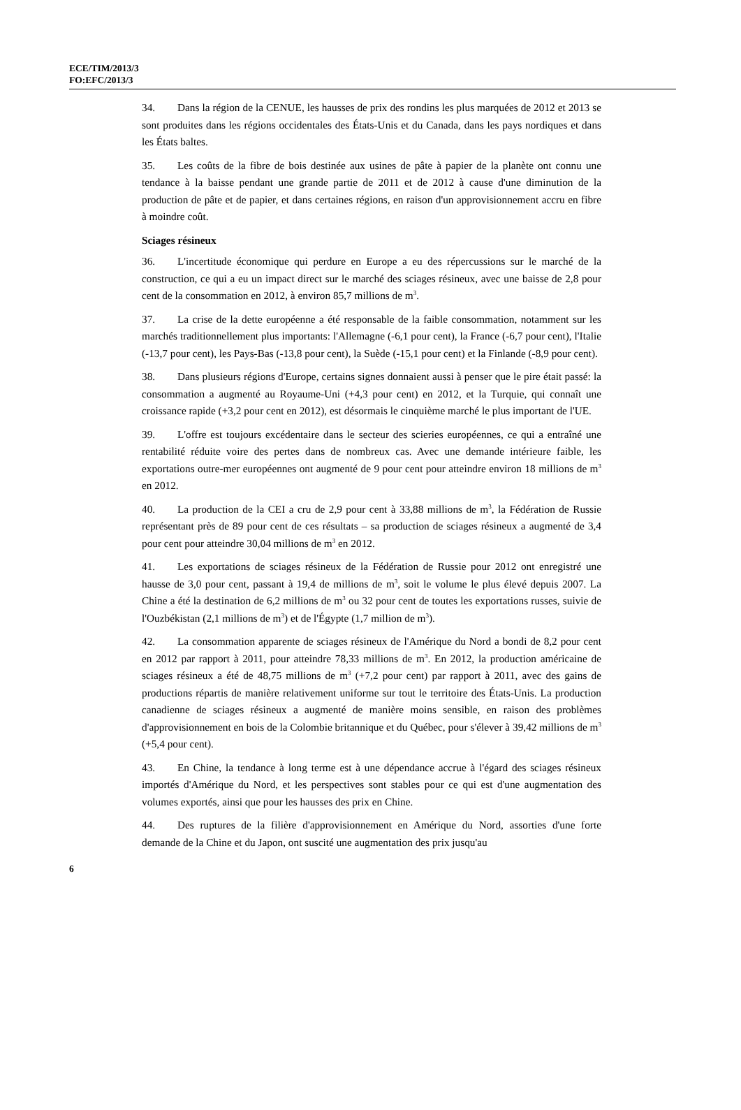ECE/TIM/2013/3
FO:EFC/2013/3
34. Dans la région de la CENUE, les hausses de prix des rondins les plus marquées de 2012 et 2013 se sont produites dans les régions occidentales des États-Unis et du Canada, dans les pays nordiques et dans les États baltes.
35. Les coûts de la fibre de bois destinée aux usines de pâte à papier de la planète ont connu une tendance à la baisse pendant une grande partie de 2011 et de 2012 à cause d'une diminution de la production de pâte et de papier, et dans certaines régions, en raison d'un approvisionnement accru en fibre à moindre coût.
Sciages résineux
36. L'incertitude économique qui perdure en Europe a eu des répercussions sur le marché de la construction, ce qui a eu un impact direct sur le marché des sciages résineux, avec une baisse de 2,8 pour cent de la consommation en 2012, à environ 85,7 millions de m<sup>3</sup>.
37. La crise de la dette européenne a été responsable de la faible consommation, notamment sur les marchés traditionnellement plus importants: l'Allemagne (-6,1 pour cent), la France (-6,7 pour cent), l'Italie (-13,7 pour cent), les Pays-Bas (-13,8 pour cent), la Suède (-15,1 pour cent) et la Finlande (-8,9 pour cent).
38. Dans plusieurs régions d'Europe, certains signes donnaient aussi à penser que le pire était passé: la consommation a augmenté au Royaume-Uni (+4,3 pour cent) en 2012, et la Turquie, qui connaît une croissance rapide (+3,2 pour cent en 2012), est désormais le cinquième marché le plus important de l'UE.
39. L'offre est toujours excédentaire dans le secteur des scieries européennes, ce qui a entraîné une rentabilité réduite voire des pertes dans de nombreux cas. Avec une demande intérieure faible, les exportations outre-mer européennes ont augmenté de 9 pour cent pour atteindre environ 18 millions de m<sup>3</sup> en 2012.
40. La production de la CEI a cru de 2,9 pour cent à 33,88 millions de m<sup>3</sup>, la Fédération de Russie représentant près de 89 pour cent de ces résultats – sa production de sciages résineux a augmenté de 3,4 pour cent pour atteindre 30,04 millions de m<sup>3</sup> en 2012.
41. Les exportations de sciages résineux de la Fédération de Russie pour 2012 ont enregistré une hausse de 3,0 pour cent, passant à 19,4 de millions de m<sup>3</sup>, soit le volume le plus élevé depuis 2007. La Chine a été la destination de 6,2 millions de m<sup>3</sup> ou 32 pour cent de toutes les exportations russes, suivie de l'Ouzbékistan (2,1 millions de m<sup>3</sup>) et de l'Égypte (1,7 million de m<sup>3</sup>).
42. La consommation apparente de sciages résineux de l'Amérique du Nord a bondi de 8,2 pour cent en 2012 par rapport à 2011, pour atteindre 78,33 millions de m<sup>3</sup>. En 2012, la production américaine de sciages résineux a été de 48,75 millions de m<sup>3</sup> (+7,2 pour cent) par rapport à 2011, avec des gains de productions répartis de manière relativement uniforme sur tout le territoire des États-Unis. La production canadienne de sciages résineux a augmenté de manière moins sensible, en raison des problèmes d'approvisionnement en bois de la Colombie britannique et du Québec, pour s'élever à 39,42 millions de m<sup>3</sup> (+5,4 pour cent).
43. En Chine, la tendance à long terme est à une dépendance accrue à l'égard des sciages résineux importés d'Amérique du Nord, et les perspectives sont stables pour ce qui est d'une augmentation des volumes exportés, ainsi que pour les hausses des prix en Chine.
44. Des ruptures de la filière d'approvisionnement en Amérique du Nord, assorties d'une forte demande de la Chine et du Japon, ont suscité une augmentation des prix jusqu'au
6